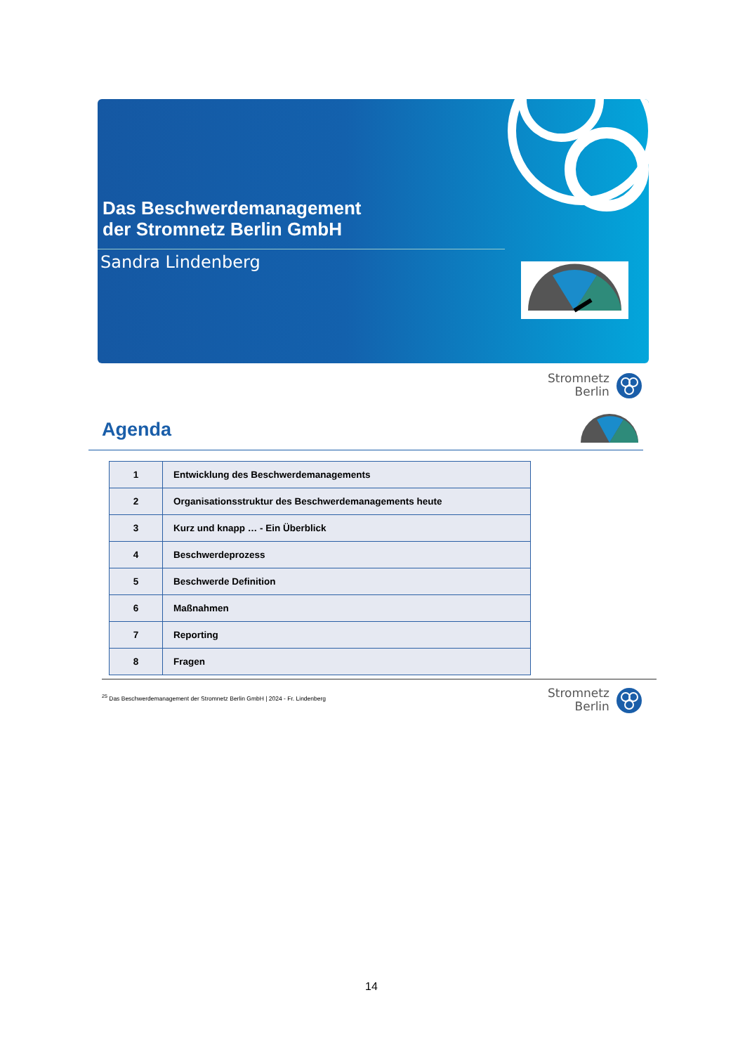Das Beschwerdemanagement
der Stromnetz Berlin GmbH
Sandra Lindenberg
Stromnetz
Berlin
Agenda
| 1 | Entwicklung des Beschwerdemanagements |
| 2 | Organisationsstruktur des Beschwerdemanagements heute |
| 3 | Kurz und knapp … - Ein Überblick |
| 4 | Beschwerdeprozess |
| 5 | Beschwerde Definition |
| 6 | Maßnahmen |
| 7 | Reporting |
| 8 | Fragen |
<sup>25</sup> Das Beschwerdemanagement der Stromnetz Berlin GmbH | 2024 - Fr. Lindenberg
Stromnetz
Berlin
14